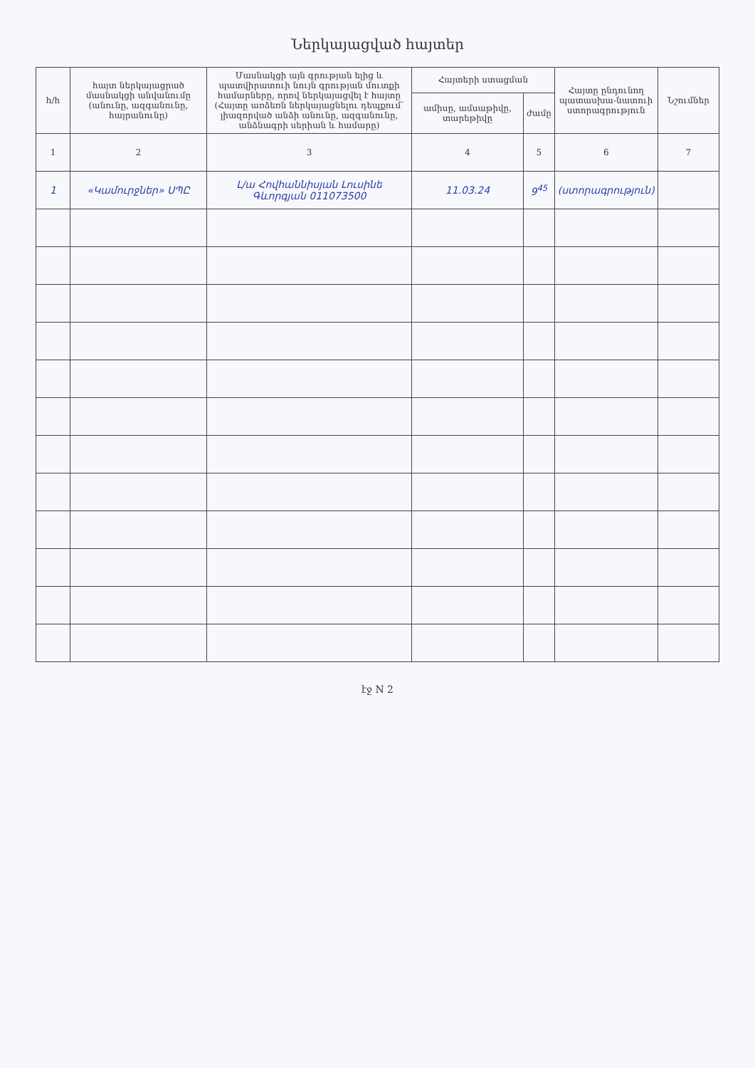Ներկայացված հայտեր
| հ/հ | հայտ ներկայացրած մասնակցի անվանումը (անունը, ազգանունը, հայրանունը) | Մասնակցի այն գրության ելից և պատվիրատուի նույն գրության մուտքի համարները, որով ներկայացվել է հայտը (Հայտը առձեռն ներկայացնելու դեպքում՝ լիազորված անձի անունը, ազգանունը, անձնագրի սերիան և համարը) | Հայտերի ստացման | | Հայտը ընդունող պատասխա-նատուի ստորագրություն | Նշումներ |
| --- | --- | --- | --- | --- | --- | --- |
| | | | ամիսը, ամսաթիվը, տարեթիվը | ժամը | | |
| 1 | 2 | 3 | 4 | 5 | 6 | 7 |
| 1 | «Կամուրջներ» ՍՊԸ | Լ/ա Հովհաննիսյան Լուսինե Գևորգյան 011073500 | 11.03.24 | 9<sup>45</sup> | (ստորագրություն) | |
էջ N 2